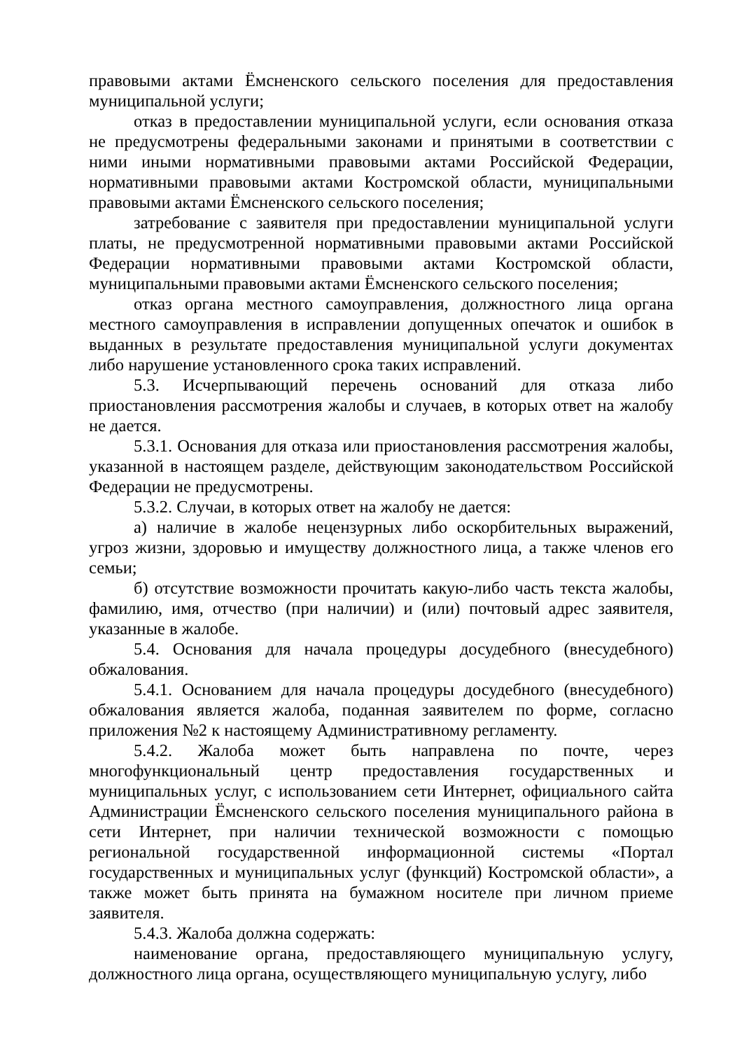правовыми актами Ёмсненского сельского поселения для предоставления муниципальной услуги;
отказ в предоставлении муниципальной услуги, если основания отказа не предусмотрены федеральными законами и принятыми в соответствии с ними иными нормативными правовыми актами Российской Федерации, нормативными правовыми актами Костромской области, муниципальными правовыми актами Ёмсненского сельского поселения;
затребование с заявителя при предоставлении муниципальной услуги платы, не предусмотренной нормативными правовыми актами Российской Федерации нормативными правовыми актами Костромской области, муниципальными правовыми актами Ёмсненского сельского поселения;
отказ органа местного самоуправления, должностного лица органа местного самоуправления в исправлении допущенных опечаток и ошибок в выданных в результате предоставления муниципальной услуги документах либо нарушение установленного срока таких исправлений.
5.3. Исчерпывающий перечень оснований для отказа либо приостановления рассмотрения жалобы и случаев, в которых ответ на жалобу не дается.
5.3.1. Основания для отказа или приостановления рассмотрения жалобы, указанной в настоящем разделе, действующим законодательством Российской Федерации не предусмотрены.
5.3.2. Случаи, в которых ответ на жалобу не дается:
а) наличие в жалобе нецензурных либо оскорбительных выражений, угроз жизни, здоровью и имуществу должностного лица, а также членов его семьи;
б) отсутствие возможности прочитать какую-либо часть текста жалобы, фамилию, имя, отчество (при наличии) и (или) почтовый адрес заявителя, указанные в жалобе.
5.4. Основания для начала процедуры досудебного (внесудебного) обжалования.
5.4.1. Основанием для начала процедуры досудебного (внесудебного) обжалования является жалоба, поданная заявителем по форме, согласно приложения №2 к настоящему Административному регламенту.
5.4.2. Жалоба может быть направлена по почте, через многофункциональный центр предоставления государственных и муниципальных услуг, с использованием сети Интернет, официального сайта Администрации Ёмсненского сельского поселения муниципального района в сети Интернет, при наличии технической возможности с помощью региональной государственной информационной системы «Портал государственных и муниципальных услуг (функций) Костромской области», а также может быть принята на бумажном носителе при личном приеме заявителя.
5.4.3. Жалоба должна содержать:
наименование органа, предоставляющего муниципальную услугу, должностного лица органа, осуществляющего муниципальную услугу, либо